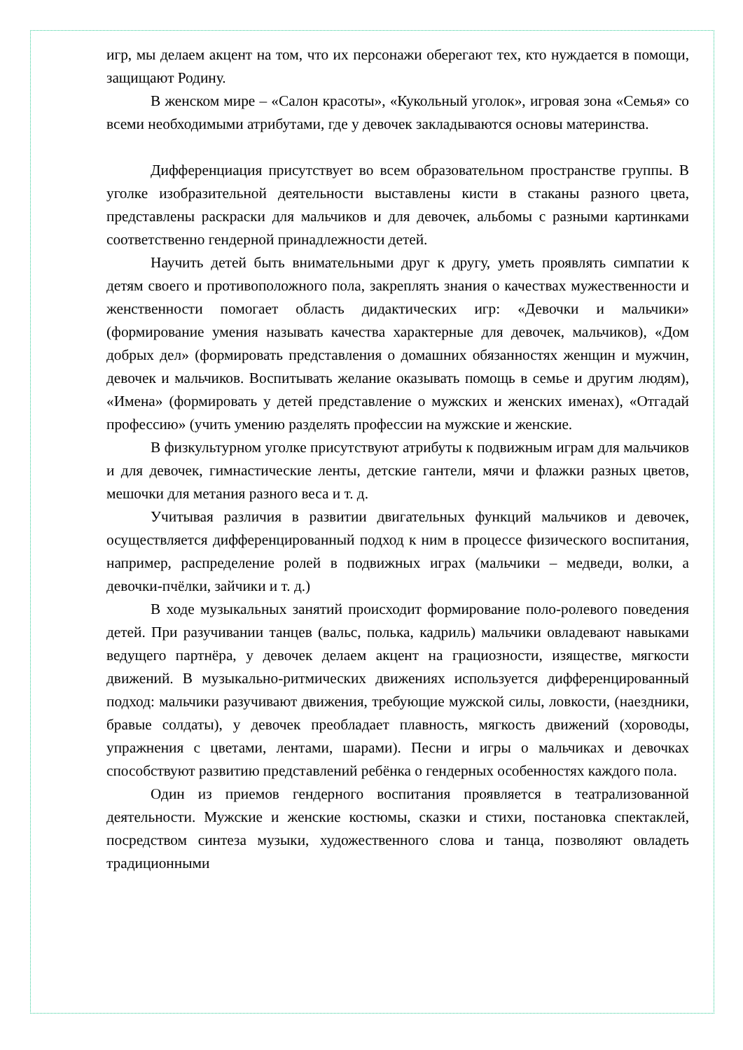игр, мы делаем акцент на том, что их персонажи оберегают тех, кто нуждается в помощи, защищают Родину.
В женском мире – «Салон красоты», «Кукольный уголок», игровая зона «Семья» со всеми необходимыми атрибутами, где у девочек закладываются основы материнства.
Дифференциация присутствует во всем образовательном пространстве группы. В уголке изобразительной деятельности выставлены кисти в стаканы разного цвета, представлены раскраски для мальчиков и для девочек, альбомы с разными картинками соответственно гендерной принадлежности детей.
Научить детей быть внимательными друг к другу, уметь проявлять симпатии к детям своего и противоположного пола, закреплять знания о качествах мужественности и женственности помогает область дидактических игр: «Девочки и мальчики» (формирование умения называть качества характерные для девочек, мальчиков), «Дом добрых дел» (формировать представления о домашних обязанностях женщин и мужчин, девочек и мальчиков. Воспитывать желание оказывать помощь в семье и другим людям), «Имена» (формировать у детей представление о мужских и женских именах), «Отгадай профессию» (учить умению разделять профессии на мужские и женские.
В физкультурном уголке присутствуют атрибуты к подвижным играм для мальчиков и для девочек, гимнастические ленты, детские гантели, мячи и флажки разных цветов, мешочки для метания разного веса и т. д.
Учитывая различия в развитии двигательных функций мальчиков и девочек, осуществляется дифференцированный подход к ним в процессе физического воспитания, например, распределение ролей в подвижных играх (мальчики – медведи, волки, а девочки-пчёлки, зайчики и т. д.)
В ходе музыкальных занятий происходит формирование поло-ролевого поведения детей. При разучивании танцев (вальс, полька, кадриль) мальчики овладевают навыками ведущего партнёра, у девочек делаем акцент на грациозности, изяществе, мягкости движений. В музыкально-ритмических движениях используется дифференцированный подход: мальчики разучивают движения, требующие мужской силы, ловкости, (наездники, бравые солдаты), у девочек преобладает плавность, мягкость движений (хороводы, упражнения с цветами, лентами, шарами). Песни и игры о мальчиках и девочках способствуют развитию представлений ребёнка о гендерных особенностях каждого пола.
Один из приемов гендерного воспитания проявляется в театрализованной деятельности. Мужские и женские костюмы, сказки и стихи, постановка спектаклей, посредством синтеза музыки, художественного слова и танца, позволяют овладеть традиционными